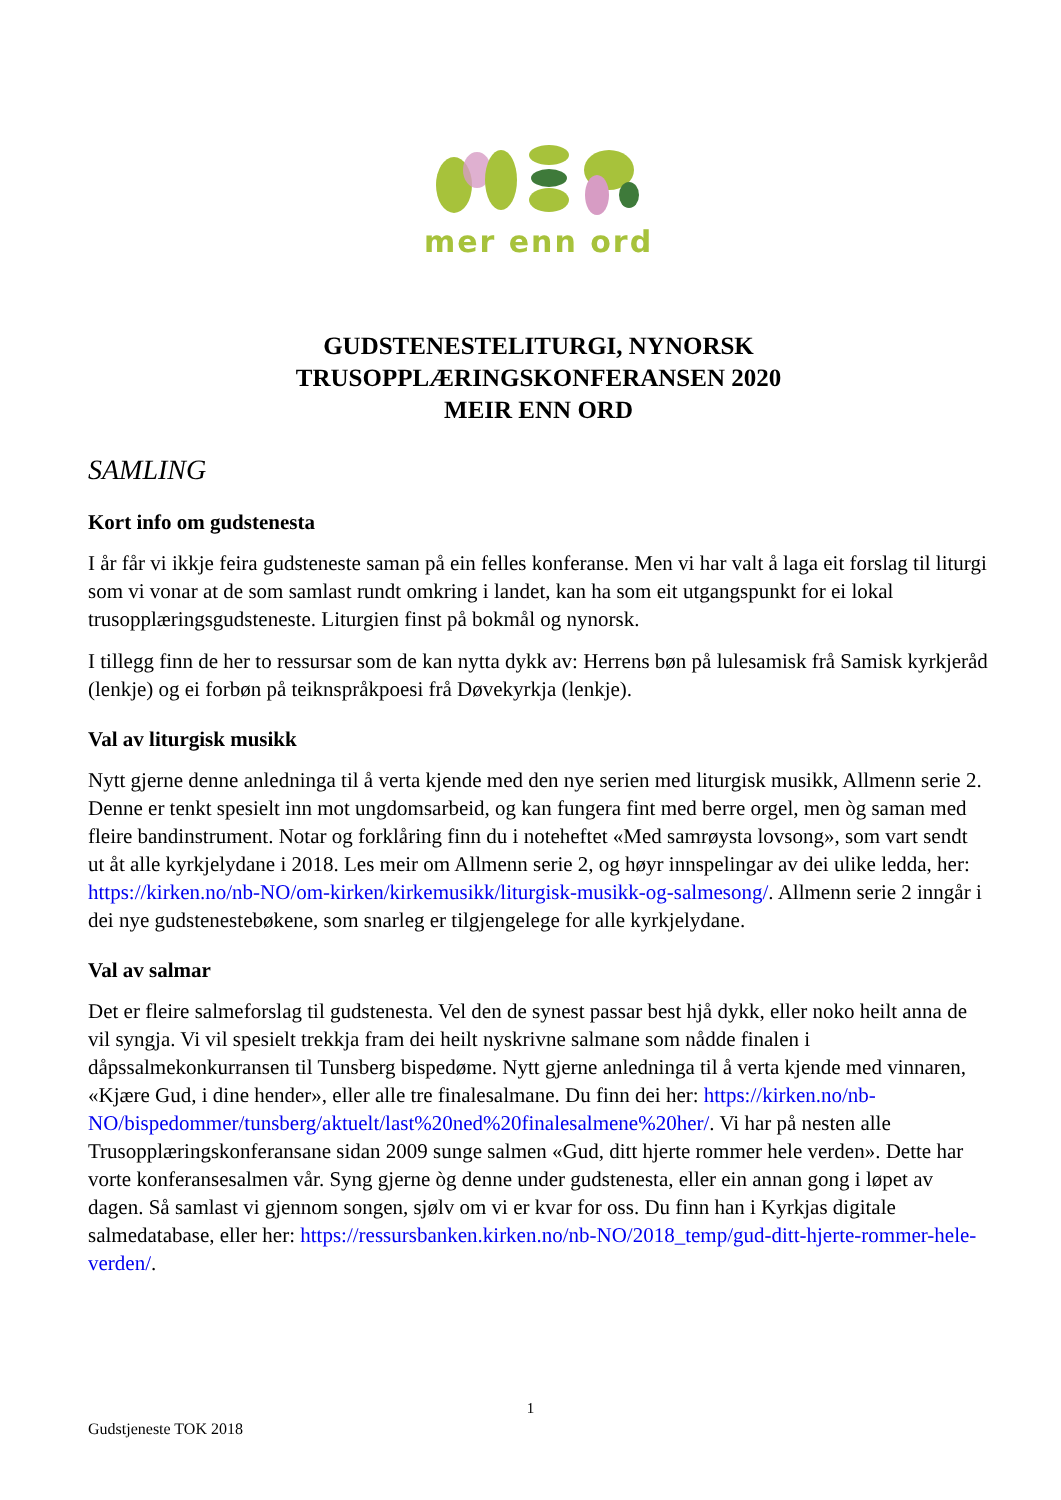mer enn ord
GUDSTENESTELITURGI, NYNORSK
TRUSOPPLÆRINGSKONFERANSEN 2020
MEIR ENN ORD
SAMLING
Kort info om gudstenesta
I år får vi ikkje feira gudsteneste saman på ein felles konferanse. Men vi har valt å laga eit forslag til liturgi som vi vonar at de som samlast rundt omkring i landet, kan ha som eit utgangspunkt for ei lokal trusopplæringsgudsteneste. Liturgien finst på bokmål og nynorsk.
I tillegg finn de her to ressursar som de kan nytta dykk av: Herrens bøn på lulesamisk frå Samisk kyrkjeråd (lenkje) og ei forbøn på teiknspråkpoesi frå Døvekyrkja (lenkje).
Val av liturgisk musikk
Nytt gjerne denne anledninga til å verta kjende med den nye serien med liturgisk musikk, Allmenn serie 2. Denne er tenkt spesielt inn mot ungdomsarbeid, og kan fungera fint med berre orgel, men òg saman med fleire bandinstrument. Notar og forklåring finn du i noteheftet «Med samrøysta lovsong», som vart sendt ut åt alle kyrkjelydane i 2018. Les meir om Allmenn serie 2, og høyr innspelingar av dei ulike ledda, her: https://kirken.no/nb-NO/om-kirken/kirkemusikk/liturgisk-musikk-og-salmesong/. Allmenn serie 2 inngår i dei nye gudstenestebøkene, som snarleg er tilgjengelege for alle kyrkjelydane.
Val av salmar
Det er fleire salmeforslag til gudstenesta. Vel den de synest passar best hjå dykk, eller noko heilt anna de vil syngja. Vi vil spesielt trekkja fram dei heilt nyskrivne salmane som nådde finalen i dåpssalmekonkurransen til Tunsberg bispedøme. Nytt gjerne anledninga til å verta kjende med vinnaren, «Kjære Gud, i dine hender», eller alle tre finalesalmane. Du finn dei her: https://kirken.no/nb-NO/bispedommer/tunsberg/aktuelt/last%20ned%20finalesalmene%20her/. Vi har på nesten alle Trusopplæringskonferansane sidan 2009 sunge salmen «Gud, ditt hjerte rommer hele verden». Dette har vorte konferansesalmen vår. Syng gjerne òg denne under gudstenesta, eller ein annan gong i løpet av dagen. Så samlast vi gjennom songen, sjølv om vi er kvar for oss. Du finn han i Kyrkjas digitale salmedatabase, eller her: https://ressursbanken.kirken.no/nb-NO/2018_temp/gud-ditt-hjerte-rommer-hele-verden/.
1
Gudstjeneste TOK 2018